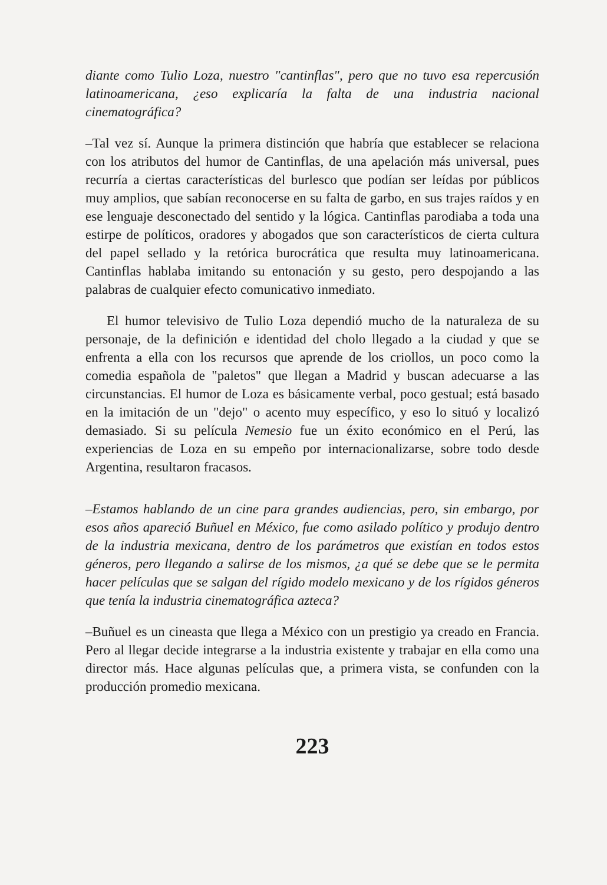diante como Tulio Loza, nuestro "cantinflas", pero que no tuvo esa repercusión latinoamericana, ¿eso explicaría la falta de una industria nacional cinematográfica?
–Tal vez sí. Aunque la primera distinción que habría que establecer se relaciona con los atributos del humor de Cantinflas, de una apelación más universal, pues recurría a ciertas características del burlesco que podían ser leídas por públicos muy amplios, que sabían reconocerse en su falta de garbo, en sus trajes raídos y en ese lenguaje desconectado del sentido y la lógica. Cantinflas parodiaba a toda una estirpe de políticos, oradores y abogados que son característicos de cierta cultura del papel sellado y la retórica burocrática que resulta muy latinoamericana. Cantinflas hablaba imitando su entonación y su gesto, pero despojando a las palabras de cualquier efecto comunicativo inmediato.
El humor televisivo de Tulio Loza dependió mucho de la naturaleza de su personaje, de la definición e identidad del cholo llegado a la ciudad y que se enfrenta a ella con los recursos que aprende de los criollos, un poco como la comedia española de "paletos" que llegan a Madrid y buscan adecuarse a las circunstancias. El humor de Loza es básicamente verbal, poco gestual; está basado en la imitación de un "dejo" o acento muy específico, y eso lo situó y localizó demasiado. Si su película Nemesio fue un éxito económico en el Perú, las experiencias de Loza en su empeño por internacionalizarse, sobre todo desde Argentina, resultaron fracasos.
–Estamos hablando de un cine para grandes audiencias, pero, sin embargo, por esos años apareció Buñuel en México, fue como asilado político y produjo dentro de la industria mexicana, dentro de los parámetros que existían en todos estos géneros, pero llegando a salirse de los mismos, ¿a qué se debe que se le permita hacer películas que se salgan del rígido modelo mexicano y de los rígidos géneros que tenía la industria cinematográfica azteca?
–Buñuel es un cineasta que llega a México con un prestigio ya creado en Francia. Pero al llegar decide integrarse a la industria existente y trabajar en ella como una director más. Hace algunas películas que, a primera vista, se confunden con la producción promedio mexicana.
223